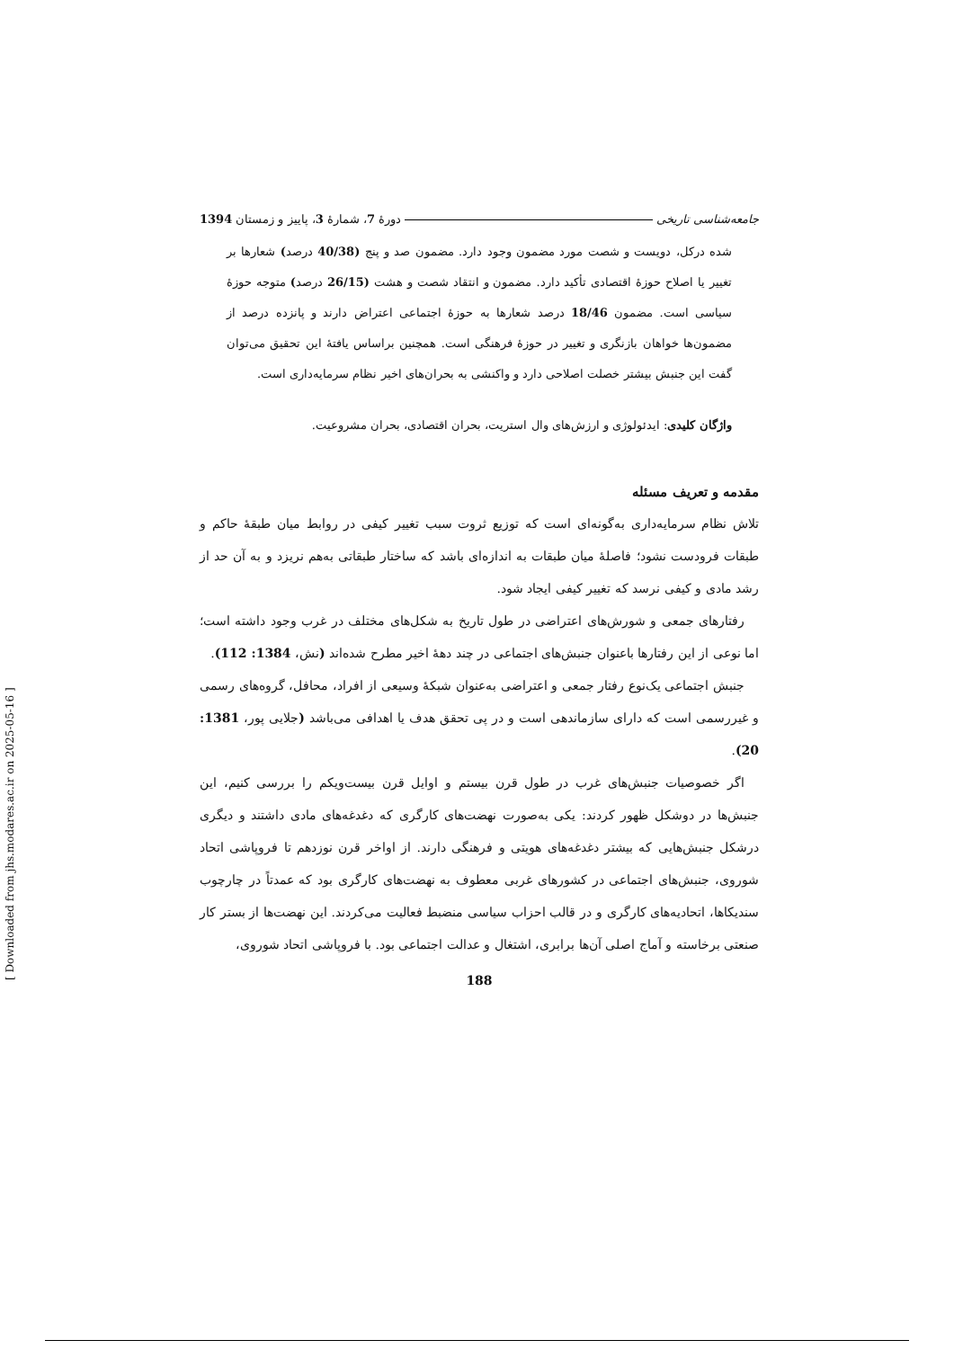جامعه‌شناسی تاریخی دورهٔ 7، شمارهٔ 3، پاییز و زمستان 1394
شده درکل، دویست و شصت مورد مضمون وجود دارد. مضمون صد و پنج (40/38 درصد) شعارها بر تغییر یا اصلاح حوزهٔ اقتصادی تأکید دارد. مضمون و انتقاد شصت و هشت (26/15 درصد) متوجه حوزهٔ سیاسی است. مضمون 18/46 درصد شعارها به حوزهٔ اجتماعی اعتراض دارند و پانزده درصد از مضمون‌ها خواهان بازنگری و تغییر در حوزهٔ فرهنگی است. همچنین براساس یافتهٔ این تحقیق می‌توان گفت این جنبش بیشتر خصلت اصلاحی دارد و واکنشی به بحران‌های اخیر نظام سرمایه‌داری است.
واژگان کلیدی: ایدئولوژی و ارزش‌های وال استریت، بحران اقتصادی، بحران مشروعیت.
مقدمه و تعریف مسئله
تلاش نظام سرمایه‌داری به‌گونه‌ای است که توزیع ثروت سبب تغییر کیفی در روابط میان طبقهٔ حاکم و طبقات فرودست نشود؛ فاصلهٔ میان طبقات به اندازه‌ای باشد که ساختار طبقاتی به‌هم نریزد و به آن حد از رشد مادی و کیفی نرسد که تغییر کیفی ایجاد شود.
رفتارهای جمعی و شورش‌های اعتراضی در طول تاریخ به شکل‌های مختلف در غرب وجود داشته است؛ اما نوعی از این رفتارها باعنوان جنبش‌های اجتماعی در چند دههٔ اخیر مطرح شده‌اند (نش، 1384: 112).
جنبش اجتماعی یک‌نوع رفتار جمعی و اعتراضی به‌عنوان شبکهٔ وسیعی از افراد، محافل، گروه‌های رسمی و غیررسمی است که دارای سازماندهی است و در پی تحقق هدف یا اهدافی می‌باشد (جلایی پور، 1381: 20).
اگر خصوصیات جنبش‌های غرب در طول قرن بیستم و اوایل قرن بیست‌ویکم را بررسی کنیم، این جنبش‌ها در دوشکل ظهور کردند: یکی به‌صورت نهضت‌های کارگری که دغدغه‌های مادی داشتند و دیگری درشکل جنبش‌هایی که بیشتر دغدغه‌های هویتی و فرهنگی دارند. از اواخر قرن نوزدهم تا فروپاشی اتحاد شوروی، جنبش‌های اجتماعی در کشورهای غربی معطوف به نهضت‌های کارگری بود که عمدتاً در چارچوب سندیکاها، اتحادیه‌های کارگری و در قالب احزاب سیاسی منضبط فعالیت می‌کردند. این نهضت‌ها از بستر کار صنعتی برخاسته و آماج اصلی آن‌ها برابری، اشتغال و عدالت اجتماعی بود. با فروپاشی اتحاد شوروی،
188
[ Downloaded from jhs.modares.ac.ir on 2025-05-16 ]